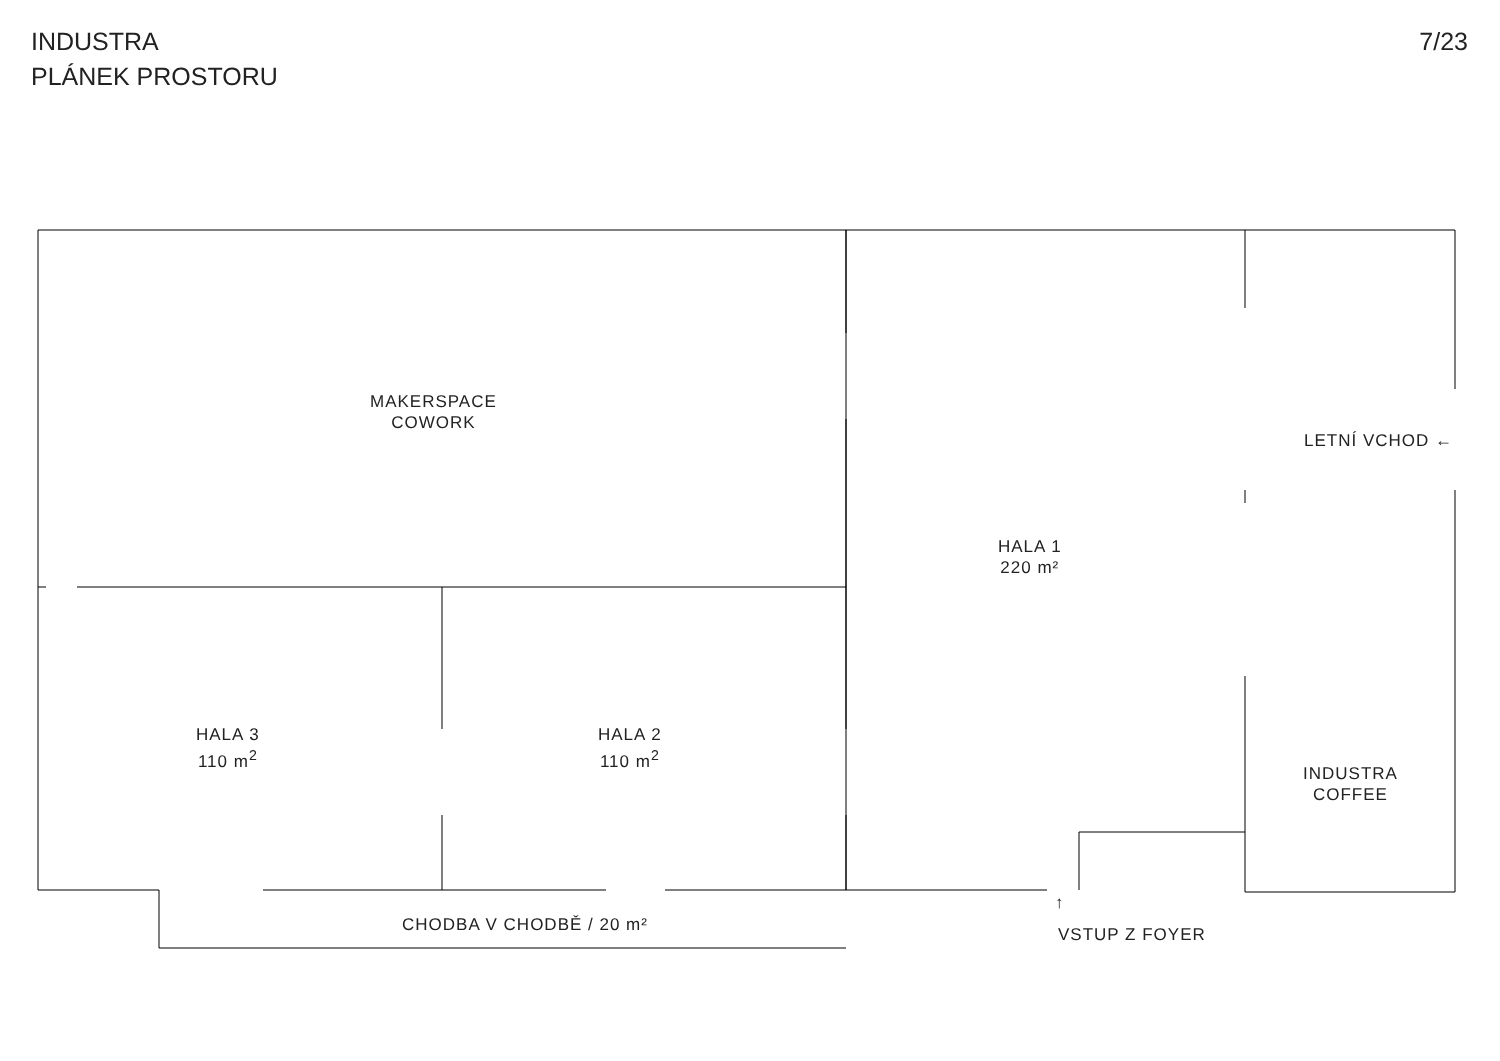INDUSTRA
PLÁNEK PROSTORU
7/23
MAKERSPACE
COWORK
LETNÍ VCHOD ←
HALA 1
220 m²
HALA 3
110 m<sup>2</sup>
HALA 2
110 m<sup>2</sup>
INDUSTRA
COFFEE
↑
CHODBA V CHODBĚ / 20 m² VSTUP Z FOYER